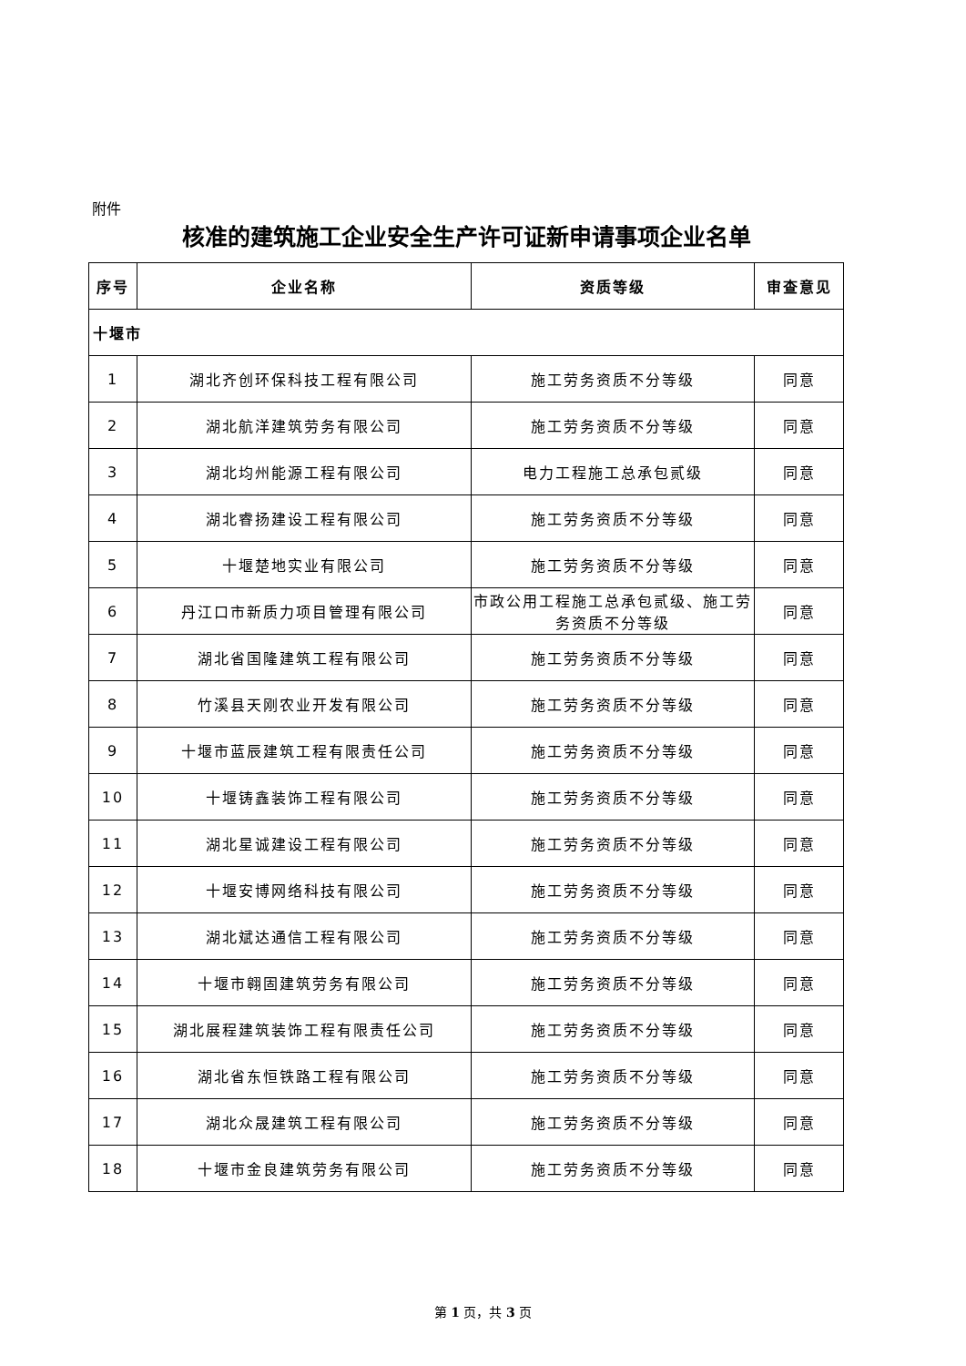附件
核准的建筑施工企业安全生产许可证新申请事项企业名单
| 序号 | 企业名称 | 资质等级 | 审查意见 |
| --- | --- | --- | --- |
| 十堰市 | | | |
| 1 | 湖北齐创环保科技工程有限公司 | 施工劳务资质不分等级 | 同意 |
| 2 | 湖北航洋建筑劳务有限公司 | 施工劳务资质不分等级 | 同意 |
| 3 | 湖北均州能源工程有限公司 | 电力工程施工总承包贰级 | 同意 |
| 4 | 湖北睿扬建设工程有限公司 | 施工劳务资质不分等级 | 同意 |
| 5 | 十堰楚地实业有限公司 | 施工劳务资质不分等级 | 同意 |
| 6 | 丹江口市新质力项目管理有限公司 | 市政公用工程施工总承包贰级、施工劳务资质不分等级 | 同意 |
| 7 | 湖北省国隆建筑工程有限公司 | 施工劳务资质不分等级 | 同意 |
| 8 | 竹溪县天刚农业开发有限公司 | 施工劳务资质不分等级 | 同意 |
| 9 | 十堰市蓝辰建筑工程有限责任公司 | 施工劳务资质不分等级 | 同意 |
| 10 | 十堰铸鑫装饰工程有限公司 | 施工劳务资质不分等级 | 同意 |
| 11 | 湖北星诚建设工程有限公司 | 施工劳务资质不分等级 | 同意 |
| 12 | 十堰安博网络科技有限公司 | 施工劳务资质不分等级 | 同意 |
| 13 | 湖北斌达通信工程有限公司 | 施工劳务资质不分等级 | 同意 |
| 14 | 十堰市翱固建筑劳务有限公司 | 施工劳务资质不分等级 | 同意 |
| 15 | 湖北展程建筑装饰工程有限责任公司 | 施工劳务资质不分等级 | 同意 |
| 16 | 湖北省东恒铁路工程有限公司 | 施工劳务资质不分等级 | 同意 |
| 17 | 湖北众晟建筑工程有限公司 | 施工劳务资质不分等级 | 同意 |
| 18 | 十堰市金良建筑劳务有限公司 | 施工劳务资质不分等级 | 同意 |
第 1 页，共 3 页